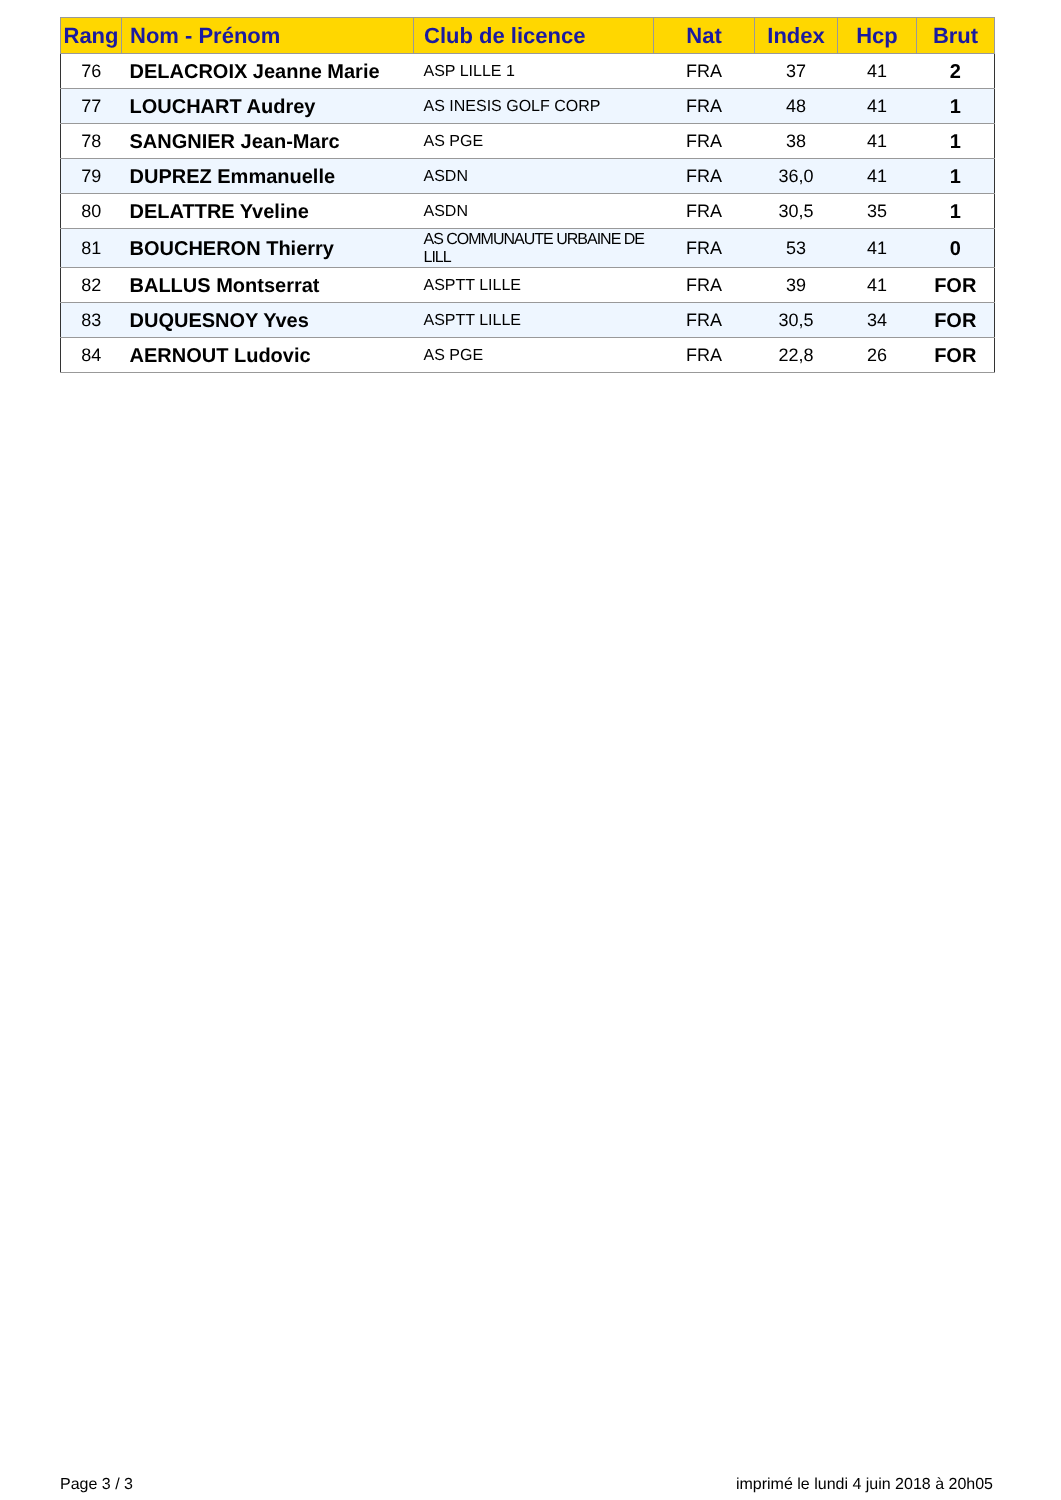| Rang | Nom - Prénom | Club de licence | Nat | Index | Hcp | Brut |
| --- | --- | --- | --- | --- | --- | --- |
| 76 | DELACROIX Jeanne Marie | ASP LILLE 1 | FRA | 37 | 41 | 2 |
| 77 | LOUCHART Audrey | AS INESIS GOLF CORP | FRA | 48 | 41 | 1 |
| 78 | SANGNIER Jean-Marc | AS PGE | FRA | 38 | 41 | 1 |
| 79 | DUPREZ Emmanuelle | ASDN | FRA | 36,0 | 41 | 1 |
| 80 | DELATTRE Yveline | ASDN | FRA | 30,5 | 35 | 1 |
| 81 | BOUCHERON Thierry | AS COMMUNAUTE URBAINE DE LILL | FRA | 53 | 41 | 0 |
| 82 | BALLUS Montserrat | ASPTT LILLE | FRA | 39 | 41 | FOR |
| 83 | DUQUESNOY Yves | ASPTT LILLE | FRA | 30,5 | 34 | FOR |
| 84 | AERNOUT Ludovic | AS PGE | FRA | 22,8 | 26 | FOR |
Page 3 / 3
imprimé le lundi 4 juin 2018 à 20h05